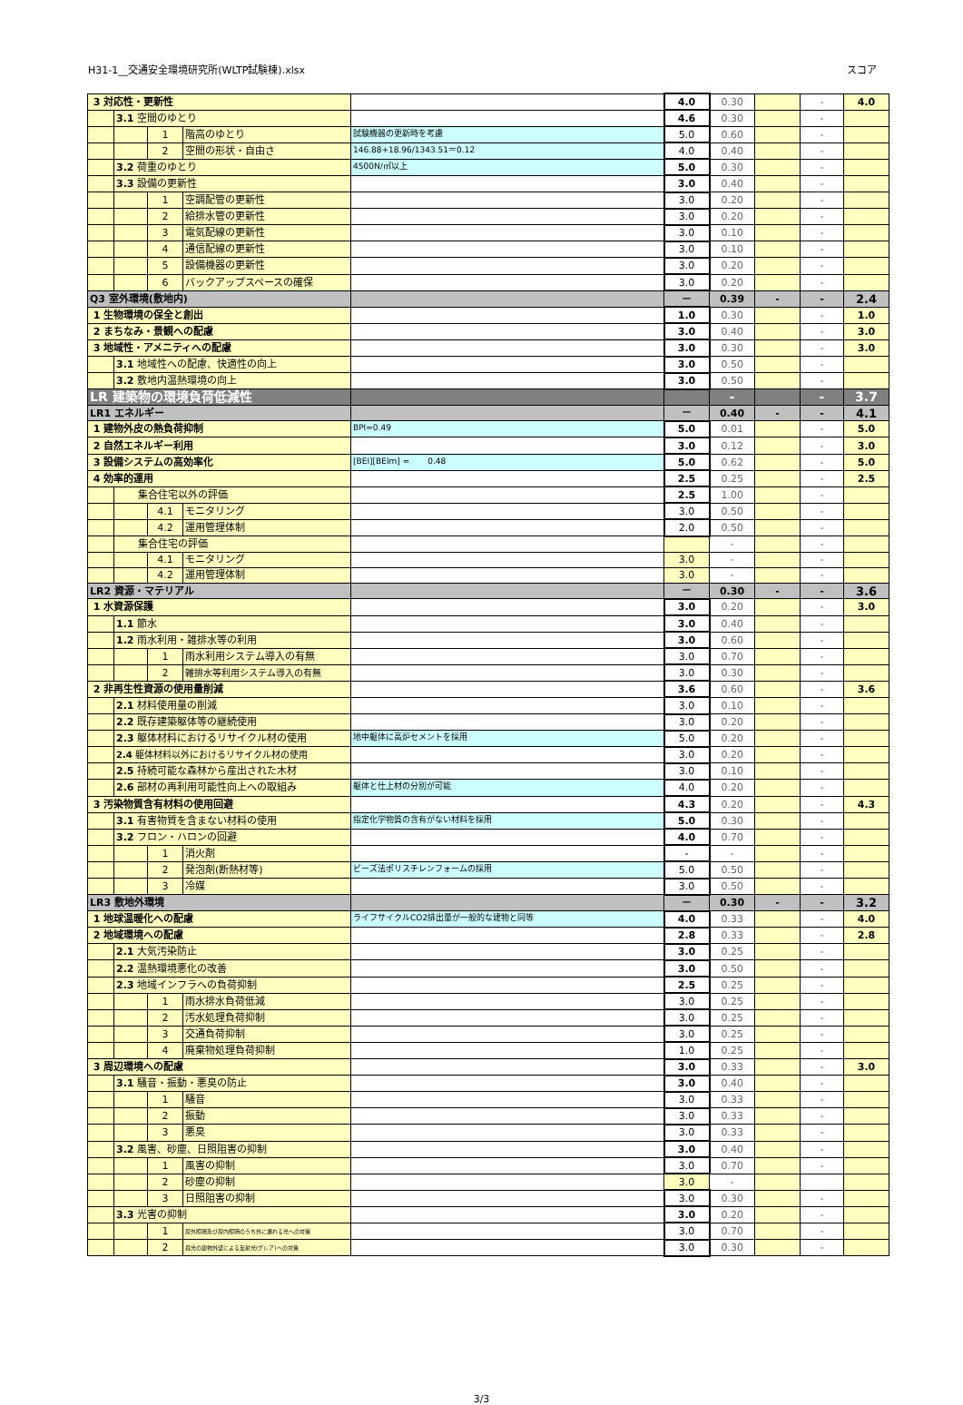H31-1__交通安全環境研究所(WLTP試験棟).xlsx スコア
| 3 対応性・更新性 | | | | | 4.0 | 0.30 | | - | 4.0 |
| | 3.1 空間のゆとり | | | | 4.6 | 0.30 | | - | |
| | | 1 | 階高のゆとり | 試験機器の更新時を考慮 | 5.0 | 0.60 | | - | |
| | | 2 | 空間の形状・自由さ | 146.88+18.96/1343.51＝0.12 | 4.0 | 0.40 | | - | |
| | 3.2 荷重のゆとり | | | 4500N/㎡以上 | 5.0 | 0.30 | | - | |
| | 3.3 設備の更新性 | | | | 3.0 | 0.40 | | - | |
| | | 1 | 空調配管の更新性 | | 3.0 | 0.20 | | - | |
| | | 2 | 給排水管の更新性 | | 3.0 | 0.20 | | - | |
| | | 3 | 電気配線の更新性 | | 3.0 | 0.10 | | - | |
| | | 4 | 通信配線の更新性 | | 3.0 | 0.10 | | - | |
| | | 5 | 設備機器の更新性 | | 3.0 | 0.20 | | - | |
| | | 6 | バックアップスペースの確保 | | 3.0 | 0.20 | | - | |
| Q3 室外環境(敷地内) | | | | | － | 0.39 | - | - | 2.4 |
| 1 生物環境の保全と創出 | | | | | 1.0 | 0.30 | | - | 1.0 |
| 2 まちなみ・景観への配慮 | | | | | 3.0 | 0.40 | | - | 3.0 |
| 3 地域性・アメニティへの配慮 | | | | | 3.0 | 0.30 | | - | 3.0 |
| | 3.1 地域性への配慮、快適性の向上 | | | | 3.0 | 0.50 | | - | |
| | 3.2 敷地内温熱環境の向上 | | | | 3.0 | 0.50 | | - | |
| LR 建築物の環境負荷低減性 | | | | | | - | | - | 3.7 |
| LR1 エネルギー | | | | | － | 0.40 | - | - | 4.1 |
| 1 建物外皮の熱負荷抑制 | | | | BPI=0.49 | 5.0 | 0.01 | | - | 5.0 |
| 2 自然エネルギー利用 | | | | | 3.0 | 0.12 | | - | 3.0 |
| 3 設備システムの高効率化 | | | | [BEI][BEIm] = 0.48 | 5.0 | 0.62 | | - | 5.0 |
| 4 効率的運用 | | | | | 2.5 | 0.25 | | - | 2.5 |
| | 集合住宅以外の評価 | | | | 2.5 | 1.00 | | - | |
| | | 4.1 | モニタリング | | 3.0 | 0.50 | | - | |
| | | 4.2 | 運用管理体制 | | 2.0 | 0.50 | | - | |
| | 集合住宅の評価 | | | | | - | | - | |
| | | 4.1 | モニタリング | | 3.0 | - | | - | |
| | | 4.2 | 運用管理体制 | | 3.0 | - | | - | |
| LR2 資源・マテリアル | | | | | － | 0.30 | - | - | 3.6 |
| 1 水資源保護 | | | | | 3.0 | 0.20 | | - | 3.0 |
| | 1.1 節水 | | | | 3.0 | 0.40 | | - | |
| | 1.2 雨水利用・雑排水等の利用 | | | | 3.0 | 0.60 | | - | |
| | | 1 | 雨水利用システム導入の有無 | | 3.0 | 0.70 | | - | |
| | | 2 | 雑排水等利用システム導入の有無 | | 3.0 | 0.30 | | - | |
| 2 非再生性資源の使用量削減 | | | | | 3.6 | 0.60 | | - | 3.6 |
| | 2.1 材料使用量の削減 | | | | 3.0 | 0.10 | | - | |
| | 2.2 既存建築躯体等の継続使用 | | | | 3.0 | 0.20 | | - | |
| | 2.3 躯体材料におけるリサイクル材の使用 | | | 地中躯体に高炉セメントを採用 | 5.0 | 0.20 | | - | |
| | 2.4 躯体材料以外におけるリサイクル材の使用 | | | | 3.0 | 0.20 | | - | |
| | 2.5 持続可能な森林から産出された木材 | | | | 3.0 | 0.10 | | - | |
| | 2.6 部材の再利用可能性向上への取組み | | | 躯体と仕上材の分別が可能 | 4.0 | 0.20 | | - | |
| 3 汚染物質含有材料の使用回避 | | | | | 4.3 | 0.20 | | - | 4.3 |
| | 3.1 有害物質を含まない材料の使用 | | | 指定化学物質の含有がない材料を採用 | 5.0 | 0.30 | | - | |
| | 3.2 フロン・ハロンの回避 | | | | 4.0 | 0.70 | | - | |
| | | 1 | 消火剤 | | - | - | | - | |
| | | 2 | 発泡剤(断熱材等) | ビーズ法ポリスチレンフォームの採用 | 5.0 | 0.50 | | - | |
| | | 3 | 冷媒 | | 3.0 | 0.50 | | - | |
| LR3 敷地外環境 | | | | | － | 0.30 | - | - | 3.2 |
| 1 地球温暖化への配慮 | | | | ライフサイクルCO2排出量が一般的な建物と同等 | 4.0 | 0.33 | | - | 4.0 |
| 2 地域環境への配慮 | | | | | 2.8 | 0.33 | | - | 2.8 |
| | 2.1 大気汚染防止 | | | | 3.0 | 0.25 | | - | |
| | 2.2 温熱環境悪化の改善 | | | | 3.0 | 0.50 | | - | |
| | 2.3 地域インフラへの負荷抑制 | | | | 2.5 | 0.25 | | - | |
| | | 1 | 雨水排水負荷低減 | | 3.0 | 0.25 | | - | |
| | | 2 | 汚水処理負荷抑制 | | 3.0 | 0.25 | | - | |
| | | 3 | 交通負荷抑制 | | 3.0 | 0.25 | | - | |
| | | 4 | 廃棄物処理負荷抑制 | | 1.0 | 0.25 | | - | |
| 3 周辺環境への配慮 | | | | | 3.0 | 0.33 | | - | 3.0 |
| | 3.1 騒音・振動・悪臭の防止 | | | | 3.0 | 0.40 | | - | |
| | | 1 | 騒音 | | 3.0 | 0.33 | | - | |
| | | 2 | 振動 | | 3.0 | 0.33 | | - | |
| | | 3 | 悪臭 | | 3.0 | 0.33 | | - | |
| | 3.2 風害、砂塵、日照阻害の抑制 | | | | 3.0 | 0.40 | | - | |
| | | 1 | 風害の抑制 | | 3.0 | 0.70 | | - | |
| | | 2 | 砂塵の抑制 | | 3.0 | - | | | |
| | | 3 | 日照阻害の抑制 | | 3.0 | 0.30 | | - | |
| | 3.3 光害の抑制 | | | | 3.0 | 0.20 | | - | |
| | | 1 | 屋外照明及び屋内照明のうち外に漏れる光への対策 | | 3.0 | 0.70 | | - | |
| | | 2 | 昼光の建物外壁による反射光(グレア)への対策 | | 3.0 | 0.30 | | - | |
3/3